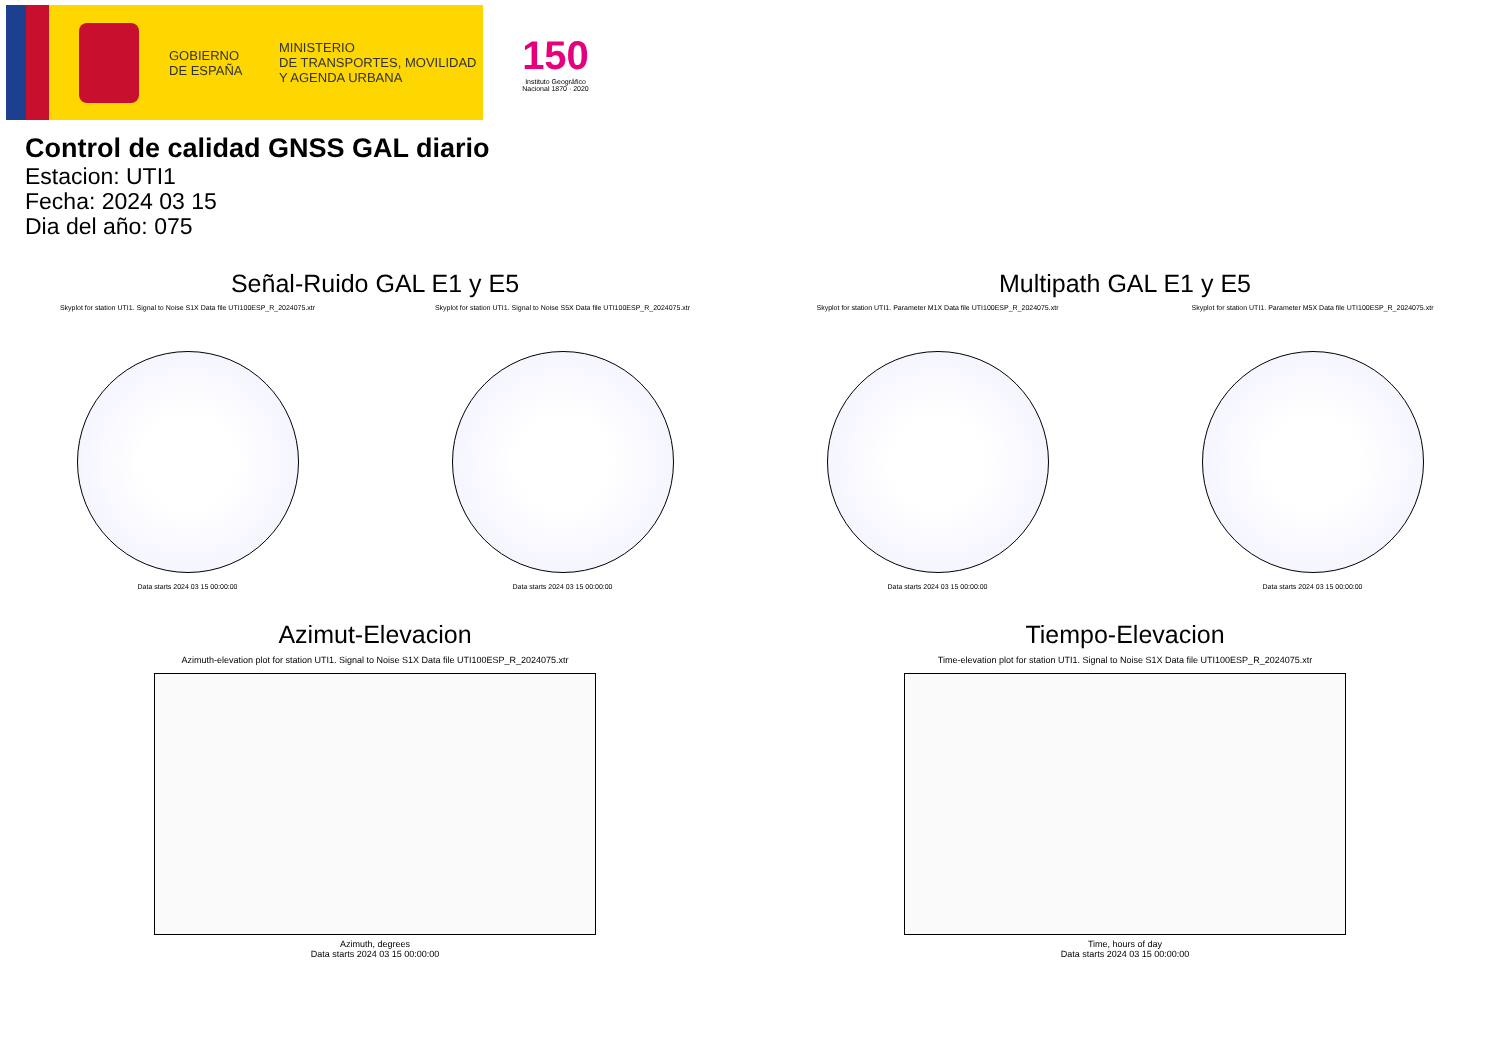GOBIERNO
DE ESPAÑA
MINISTERIO
DE TRANSPORTES, MOVILIDAD
Y AGENDA URBANA
150
Instituto Geográfico Nacional 1870 · 2020
Control de calidad GNSS GAL diario
Estacion: UTI1
Fecha: 2024 03 15
Dia del año: 075
Señal-Ruido GAL E1 y E5
Skyplot for station UTI1. Signal to Noise S1X Data file UTI100ESP_R_2024075.xtr
Data starts 2024 03 15 00:00:00
Skyplot for station UTI1. Signal to Noise S5X Data file UTI100ESP_R_2024075.xtr
Data starts 2024 03 15 00:00:00
Multipath GAL E1 y E5
Skyplot for station UTI1. Parameter M1X Data file UTI100ESP_R_2024075.xtr
Data starts 2024 03 15 00:00:00
Skyplot for station UTI1. Parameter M5X Data file UTI100ESP_R_2024075.xtr
Data starts 2024 03 15 00:00:00
Azimut-Elevacion
Azimuth-elevation plot for station UTI1. Signal to Noise S1X Data file UTI100ESP_R_2024075.xtr
Azimuth, degrees
Data starts 2024 03 15 00:00:00
Tiempo-Elevacion
Time-elevation plot for station UTI1. Signal to Noise S1X Data file UTI100ESP_R_2024075.xtr
Time, hours of day
Data starts 2024 03 15 00:00:00